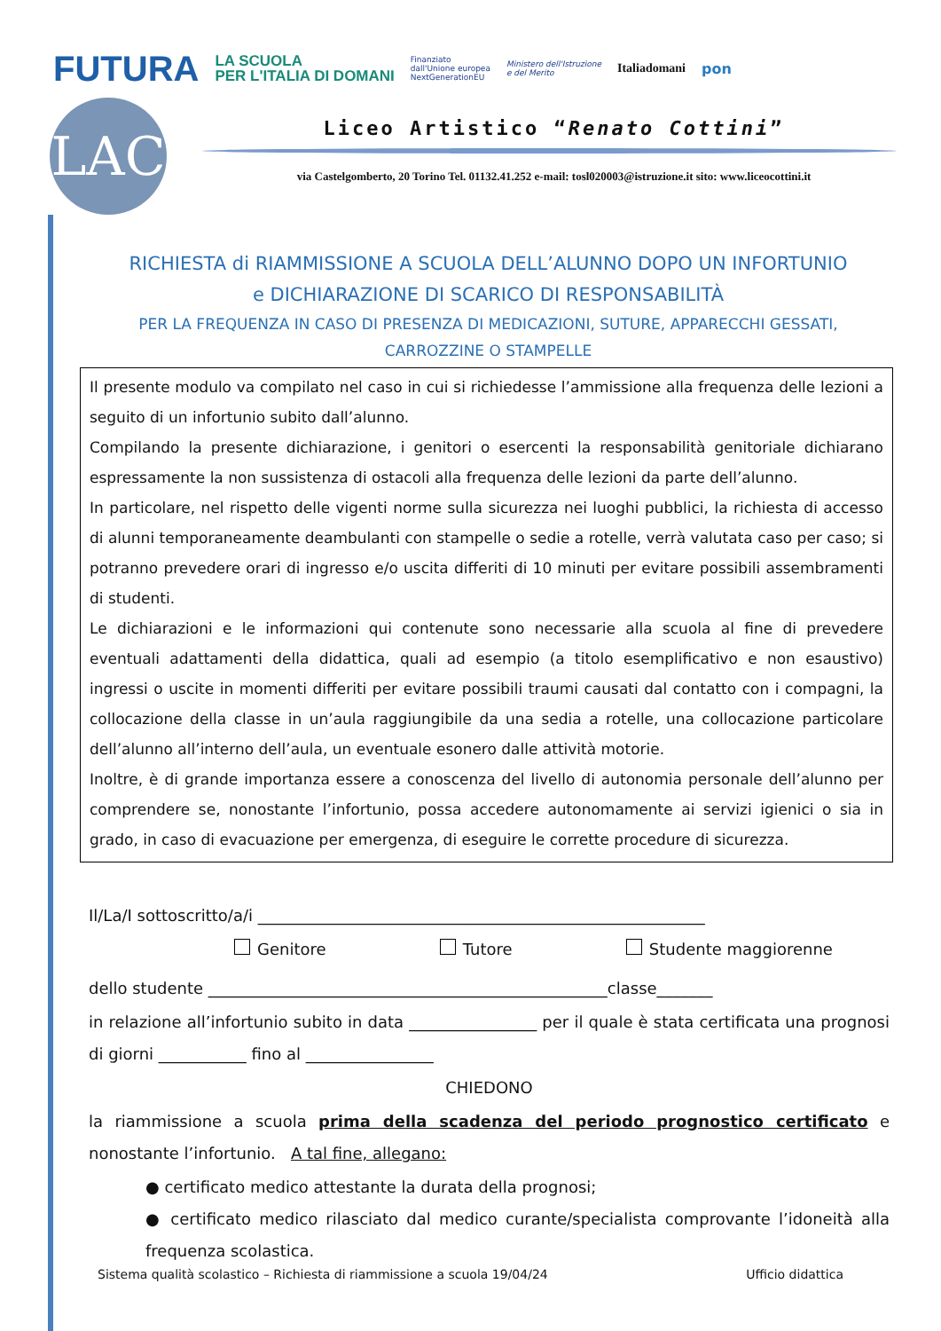FUTURA LA SCUOLA
PER L'ITALIA DI DOMANI Finanziato
dall'Unione europea
NextGenerationEU Ministero dell'Istruzione
e del Merito Italiadomani pon
LAC
Liceo Artistico “Renato Cottini”
via Castelgomberto, 20 Torino Tel. 01132.41.252 e-mail: tosl020003@istruzione.it sito: www.liceocottini.it
RICHIESTA di RIAMMISSIONE A SCUOLA DELL’ALUNNO DOPO UN INFORTUNIO e DICHIARAZIONE DI SCARICO DI RESPONSABILITÀ
PER LA FREQUENZA IN CASO DI PRESENZA DI MEDICAZIONI, SUTURE, APPARECCHI GESSATI, CARROZZINE O STAMPELLE
Il presente modulo va compilato nel caso in cui si richiedesse l’ammissione alla frequenza delle lezioni a seguito di un infortunio subito dall’alunno.
Compilando la presente dichiarazione, i genitori o esercenti la responsabilità genitoriale dichiarano espressamente la non sussistenza di ostacoli alla frequenza delle lezioni da parte dell’alunno.
In particolare, nel rispetto delle vigenti norme sulla sicurezza nei luoghi pubblici, la richiesta di accesso di alunni temporaneamente deambulanti con stampelle o sedie a rotelle, verrà valutata caso per caso; si potranno prevedere orari di ingresso e/o uscita differiti di 10 minuti per evitare possibili assembramenti di studenti.
Le dichiarazioni e le informazioni qui contenute sono necessarie alla scuola al fine di prevedere eventuali adattamenti della didattica, quali ad esempio (a titolo esemplificativo e non esaustivo) ingressi o uscite in momenti differiti per evitare possibili traumi causati dal contatto con i compagni, la collocazione della classe in un’aula raggiungibile da una sedia a rotelle, una collocazione particolare dell’alunno all’interno dell’aula, un eventuale esonero dalle attività motorie.
Inoltre, è di grande importanza essere a conoscenza del livello di autonomia personale dell’alunno per comprendere se, nonostante l’infortunio, possa accedere autonomamente ai servizi igienici o sia in grado, in caso di evacuazione per emergenza, di eseguire le corrette procedure di sicurezza.
Il/La/I sottoscritto/a/i ________________________________________________________
Genitore Tutore Studente maggiorenne
dello studente __________________________________________________classe_______
in relazione all’infortunio subito in data ________________ per il quale è stata certificata una prognosi di giorni ___________ fino al ________________
CHIEDONO
la riammissione a scuola prima della scadenza del periodo prognostico certificato e nonostante l’infortunio. A tal fine, allegano:
● certificato medico attestante la durata della prognosi;
● certificato medico rilasciato dal medico curante/specialista comprovante l’idoneità alla frequenza scolastica.
Sistema qualità scolastico – Richiesta di riammissione a scuola 19/04/24 Ufficio didattica